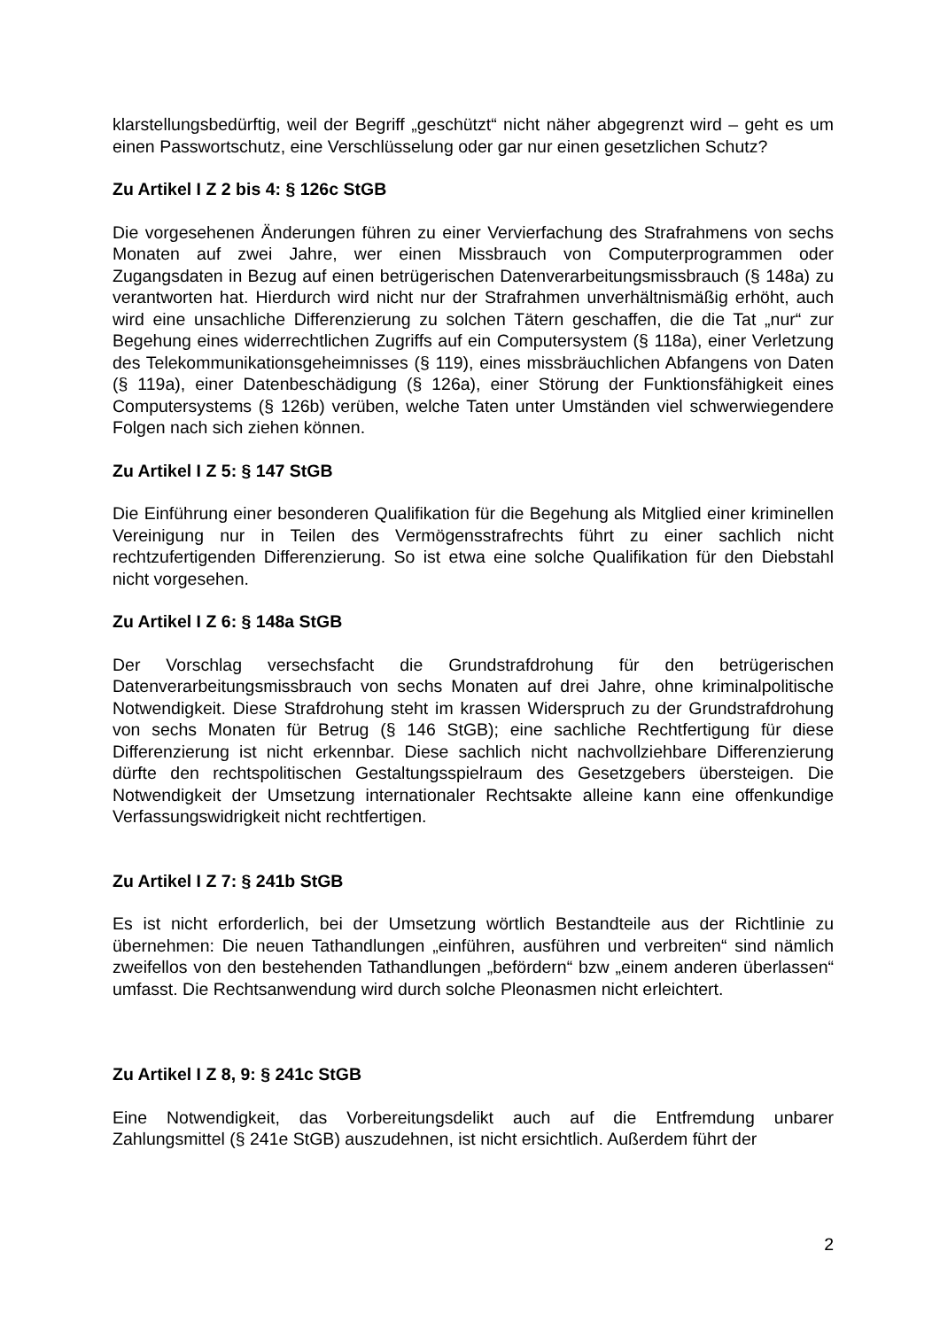klarstellungsbedürftig, weil der Begriff „geschützt“ nicht näher abgegrenzt wird – geht es um einen Passwortschutz, eine Verschlüsselung oder gar nur einen gesetzlichen Schutz?
Zu Artikel I Z 2 bis 4: § 126c StGB
Die vorgesehenen Änderungen führen zu einer Vervierfachung des Strafrahmens von sechs Monaten auf zwei Jahre, wer einen Missbrauch von Computerprogrammen oder Zugangsdaten in Bezug auf einen betrügerischen Datenverarbeitungsmissbrauch (§ 148a) zu verantworten hat. Hierdurch wird nicht nur der Strafrahmen unverhältnismäßig erhöht, auch wird eine unsachliche Differenzierung zu solchen Tätern geschaffen, die die Tat „nur“ zur Begehung eines widerrechtlichen Zugriffs auf ein Computersystem (§ 118a), einer Verletzung des Telekommunikationsgeheimnisses (§ 119), eines missbräuchlichen Abfangens von Daten (§ 119a), einer Datenbeschädigung (§ 126a), einer Störung der Funktionsfähigkeit eines Computersystems (§ 126b) verüben, welche Taten unter Umständen viel schwerwiegendere Folgen nach sich ziehen können.
Zu Artikel I Z 5: § 147 StGB
Die Einführung einer besonderen Qualifikation für die Begehung als Mitglied einer kriminellen Vereinigung nur in Teilen des Vermögensstrafrechts führt zu einer sachlich nicht rechtzufertigenden Differenzierung. So ist etwa eine solche Qualifikation für den Diebstahl nicht vorgesehen.
Zu Artikel I Z 6: § 148a StGB
Der Vorschlag versechsfacht die Grundstrafdrohung für den betrügerischen Datenverarbeitungsmissbrauch von sechs Monaten auf drei Jahre, ohne kriminalpolitische Notwendigkeit. Diese Strafdrohung steht im krassen Widerspruch zu der Grundstrafdrohung von sechs Monaten für Betrug (§ 146 StGB); eine sachliche Rechtfertigung für diese Differenzierung ist nicht erkennbar. Diese sachlich nicht nachvollziehbare Differenzierung dürfte den rechtspolitischen Gestaltungsspielraum des Gesetzgebers übersteigen. Die Notwendigkeit der Umsetzung internationaler Rechtsakte alleine kann eine offenkundige Verfassungswidrigkeit nicht rechtfertigen.
Zu Artikel I Z 7: § 241b StGB
Es ist nicht erforderlich, bei der Umsetzung wörtlich Bestandteile aus der Richtlinie zu übernehmen: Die neuen Tathandlungen „einführen, ausführen und verbreiten“ sind nämlich zweifellos von den bestehenden Tathandlungen „befördern“ bzw „einem anderen überlassen“ umfasst. Die Rechtsanwendung wird durch solche Pleonasmen nicht erleichtert.
Zu Artikel I Z 8, 9: § 241c StGB
Eine Notwendigkeit, das Vorbereitungsdelikt auch auf die Entfremdung unbarer Zahlungsmittel (§ 241e StGB) auszudehnen, ist nicht ersichtlich. Außerdem führt der
2